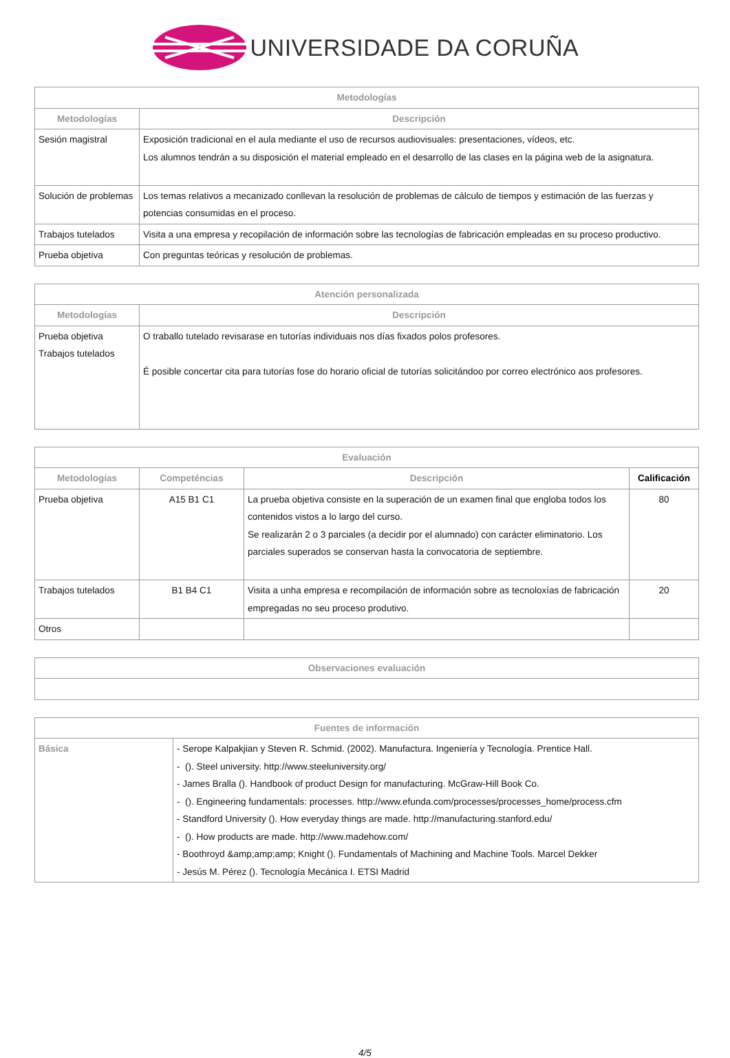UNIVERSIDADE DA CORUÑA
| Metodologías | |
| --- | --- |
| Metodologías | Descripción |
| Sesión magistral | Exposición tradicional en el aula mediante el uso de recursos audiovisuales: presentaciones, vídeos, etc. Los alumnos tendrán a su disposición el material empleado en el desarrollo de las clases en la página web de la asignatura. |
| Solución de problemas | Los temas relativos a mecanizado conllevan la resolución de problemas de cálculo de tiempos y estimación de las fuerzas y potencias consumidas en el proceso. |
| Trabajos tutelados | Visita a una empresa y recopilación de información sobre las tecnologías de fabricación empleadas en su proceso productivo. |
| Prueba objetiva | Con preguntas teóricas y resolución de problemas. |
| Atención personalizada | |
| --- | --- |
| Metodologías | Descripción |
| Prueba objetiva Trabajos tutelados | O traballo tutelado revisarase en tutorías individuais nos días fixados polos profesores. É posible concertar cita para tutorías fose do horario oficial de tutorías solicitándoo por correo electrónico aos profesores. |
| Evaluación | | | |
| --- | --- | --- | --- |
| Metodologías | Competéncias | Descripción | Calificación |
| Prueba objetiva | A15 B1 C1 | La prueba objetiva consiste en la superación de un examen final que engloba todos los contenidos vistos a lo largo del curso. Se realizarán 2 o 3 parciales (a decidir por el alumnado) con carácter eliminatorio. Los parciales superados se conservan hasta la convocatoria de septiembre. | 80 |
| Trabajos tutelados | B1 B4 C1 | Visita a unha empresa e recompilación de información sobre as tecnoloxías de fabricación empregadas no seu proceso produtivo. | 20 |
| Otros | | | |
| Observaciones evaluación |
| --- |
| Fuentes de información | |
| --- | --- |
| Básica | - Serope Kalpakjian y Steven R. Schmid. (2002). Manufactura. Ingeniería y Tecnología. Prentice Hall. - (). Steel university. http://www.steeluniversity.org/ - James Bralla (). Handbook of product Design for manufacturing. McGraw-Hill Book Co. - (). Engineering fundamentals: processes. http://www.efunda.com/processes/processes_home/process.cfm - Standford University (). How everyday things are made. http://manufacturing.stanford.edu/ - (). How products are made. http://www.madehow.com/ - Boothroyd &amp;amp;amp; Knight (). Fundamentals of Machining and Machine Tools. Marcel Dekker - Jesús M. Pérez (). Tecnología Mecánica I. ETSI Madrid |
4/5